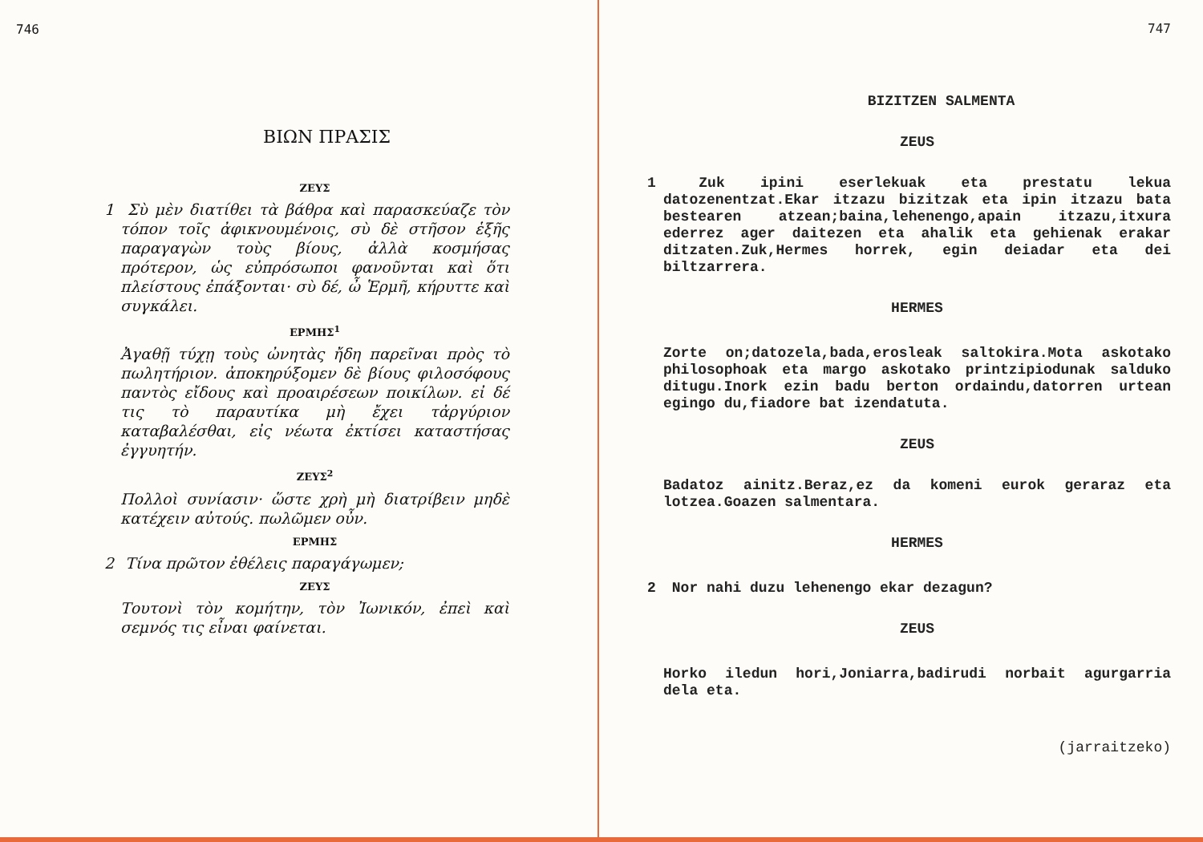746
ΒΙΩΝ ΠΡΑΣΙΣ
ΖΕΥΣ
1 Σὺ μὲν διατίθει τὰ βάθρα καὶ παρασκεύαζε τὸν τόπον τοῖς ἀφικνουμένοις, σὺ δὲ στῆσον ἑξῆς παραγαγὼν τοὺς βίους, ἀλλὰ κοσμήσας πρότερον, ὡς εὐπρόσωποι φανοῦνται καὶ ὅτι πλείστους ἐπάξονται· σὺ δέ, ὦ Ἑρμῆ, κήρυττε καὶ συγκάλει.
ΕΡΜΗΣ<sup>1</sup>
Ἀγαθῇ τύχῃ τοὺς ὠνητὰς ἤδη παρεῖναι πρὸς τὸ πωλητήριον. ἀποκηρύξομεν δὲ βίους φιλοσόφους παντὸς εἴδους καὶ προαιρέσεων ποικίλων. εἰ δέ τις τὸ παραυτίκα μὴ ἔχει τἀργύριον καταβαλέσθαι, εἰς νέωτα ἐκτίσει καταστήσας ἐγγυητήν.
ΖΕΥΣ<sup>2</sup>
Πολλοὶ συνίασιν· ὥστε χρὴ μὴ διατρίβειν μηδὲ κατέχειν αὐτούς. πωλῶμεν οὖν.
ΕΡΜΗΣ
2 Τίνα πρῶτον ἐθέλεις παραγάγωμεν;
ΖΕΥΣ
Τουτονὶ τὸν κομήτην, τὸν Ἰωνικόν, ἐπεὶ καὶ σεμνός τις εἶναι φαίνεται.
747
BIZITZEN SALMENTA
ZEUS
1 Zuk ipini eserlekuak eta prestatu lekua datozenentzat.Ekar itzazu bizitzak eta ipin itzazu bata bestearen atzean;baina,lehenengo,apain itzazu,itxura ederrez ager daitezen eta ahalik eta gehienak erakar ditzaten.Zuk,Hermes horrek, egin deiadar eta dei biltzarrera.
HERMES
Zorte on;datozela,bada,erosleak saltokira.Mota askotako philosophoak eta margo askotako printzipiodunak salduko ditugu.Inork ezin badu berton ordaindu,datorren urtean egingo du,fiadore bat izendatuta.
ZEUS
Badatoz ainitz.Beraz,ez da komeni eurok geraraz eta lotzea.Goazen salmentara.
HERMES
2 Nor nahi duzu lehenengo ekar dezagun?
ZEUS
Horko iledun hori,Joniarra,badirudi norbait agurgarria dela eta.
(jarraitzeko)